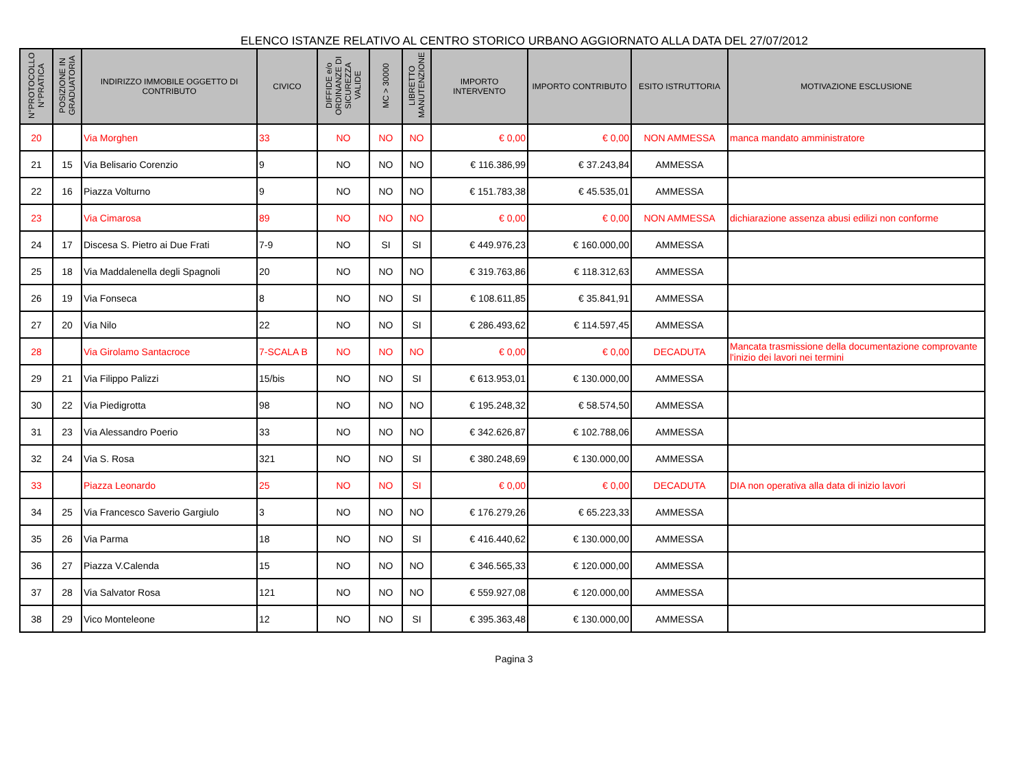ELENCO ISTANZE RELATIVO AL CENTRO STORICO URBANO AGGIORNATO ALLA DATA DEL 27/07/2012
| N°PROTOCOLLO N°PRATICA | POSIZIONE IN GRADUATORIA | INDIRIZZO IMMOBILE OGGETTO DI CONTRIBUTO | CIVICO | DIFFIDE e/o ORDINANZE DI SICUREZZA VALIDE | MC > 30000 | LIBRETTO MANUTENZIONE | IMPORTO INTERVENTO | IMPORTO CONTRIBUTO | ESITO ISTRUTTORIA | MOTIVAZIONE ESCLUSIONE |
| --- | --- | --- | --- | --- | --- | --- | --- | --- | --- | --- |
| 20 | | Via Morghen | 33 | NO | NO | NO | € 0,00 | € 0,00 | NON AMMESSA | manca mandato amministratore |
| 21 | 15 | Via Belisario Corenzio | 9 | NO | NO | NO | € 116.386,99 | € 37.243,84 | AMMESSA | |
| 22 | 16 | Piazza Volturno | 9 | NO | NO | NO | € 151.783,38 | € 45.535,01 | AMMESSA | |
| 23 | | Via Cimarosa | 89 | NO | NO | NO | € 0,00 | € 0,00 | NON AMMESSA | dichiarazione assenza abusi edilizi non conforme |
| 24 | 17 | Discesa S. Pietro ai Due Frati | 7-9 | NO | SI | SI | € 449.976,23 | € 160.000,00 | AMMESSA | |
| 25 | 18 | Via Maddalenella degli Spagnoli | 20 | NO | NO | NO | € 319.763,86 | € 118.312,63 | AMMESSA | |
| 26 | 19 | Via Fonseca | 8 | NO | NO | SI | € 108.611,85 | € 35.841,91 | AMMESSA | |
| 27 | 20 | Via Nilo | 22 | NO | NO | SI | € 286.493,62 | € 114.597,45 | AMMESSA | |
| 28 | | Via Girolamo Santacroce | 7-SCALA B | NO | NO | NO | € 0,00 | € 0,00 | DECADUTA | Mancata trasmissione della documentazione comprovante l'inizio dei lavori nei termini |
| 29 | 21 | Via Filippo Palizzi | 15/bis | NO | NO | SI | € 613.953,01 | € 130.000,00 | AMMESSA | |
| 30 | 22 | Via Piedigrotta | 98 | NO | NO | NO | € 195.248,32 | € 58.574,50 | AMMESSA | |
| 31 | 23 | Via Alessandro Poerio | 33 | NO | NO | NO | € 342.626,87 | € 102.788,06 | AMMESSA | |
| 32 | 24 | Via S. Rosa | 321 | NO | NO | SI | € 380.248,69 | € 130.000,00 | AMMESSA | |
| 33 | | Piazza Leonardo | 25 | NO | NO | SI | € 0,00 | € 0,00 | DECADUTA | DIA non operativa alla data di inizio lavori |
| 34 | 25 | Via Francesco Saverio Gargiulo | 3 | NO | NO | NO | € 176.279,26 | € 65.223,33 | AMMESSA | |
| 35 | 26 | Via Parma | 18 | NO | NO | SI | € 416.440,62 | € 130.000,00 | AMMESSA | |
| 36 | 27 | Piazza V.Calenda | 15 | NO | NO | NO | € 346.565,33 | € 120.000,00 | AMMESSA | |
| 37 | 28 | Via Salvator Rosa | 121 | NO | NO | NO | € 559.927,08 | € 120.000,00 | AMMESSA | |
| 38 | 29 | Vico Monteleone | 12 | NO | NO | SI | € 395.363,48 | € 130.000,00 | AMMESSA | |
Pagina 3